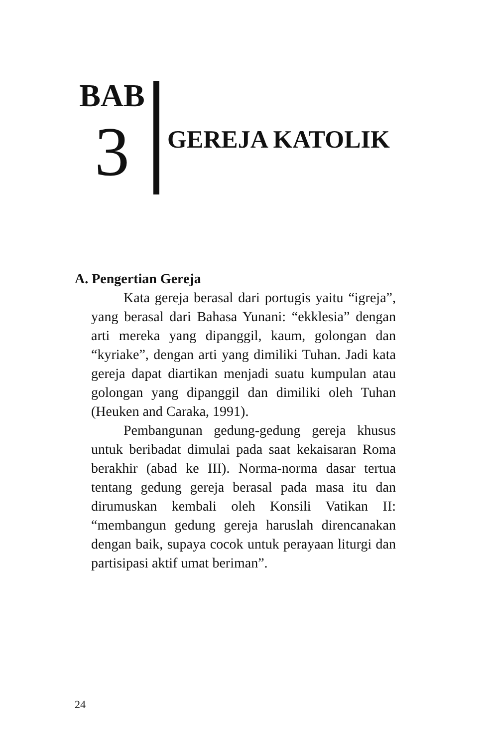BAB
3
GEREJA KATOLIK
A. Pengertian Gereja
Kata gereja berasal dari portugis yaitu “igreja”, yang berasal dari Bahasa Yunani: “ekklesia” dengan arti mereka yang dipanggil, kaum, golongan dan “kyriake”, dengan arti yang dimiliki Tuhan. Jadi kata gereja dapat diartikan menjadi suatu kumpulan atau golongan yang dipanggil dan dimiliki oleh Tuhan (Heuken and Caraka, 1991).
Pembangunan gedung-gedung gereja khusus untuk beribadat dimulai pada saat kekaisaran Roma berakhir (abad ke III). Norma-norma dasar tertua tentang gedung gereja berasal pada masa itu dan dirumuskan kembali oleh Konsili Vatikan II: “membangun gedung gereja haruslah direncanakan dengan baik, supaya cocok untuk perayaan liturgi dan partisipasi aktif umat beriman”.
24